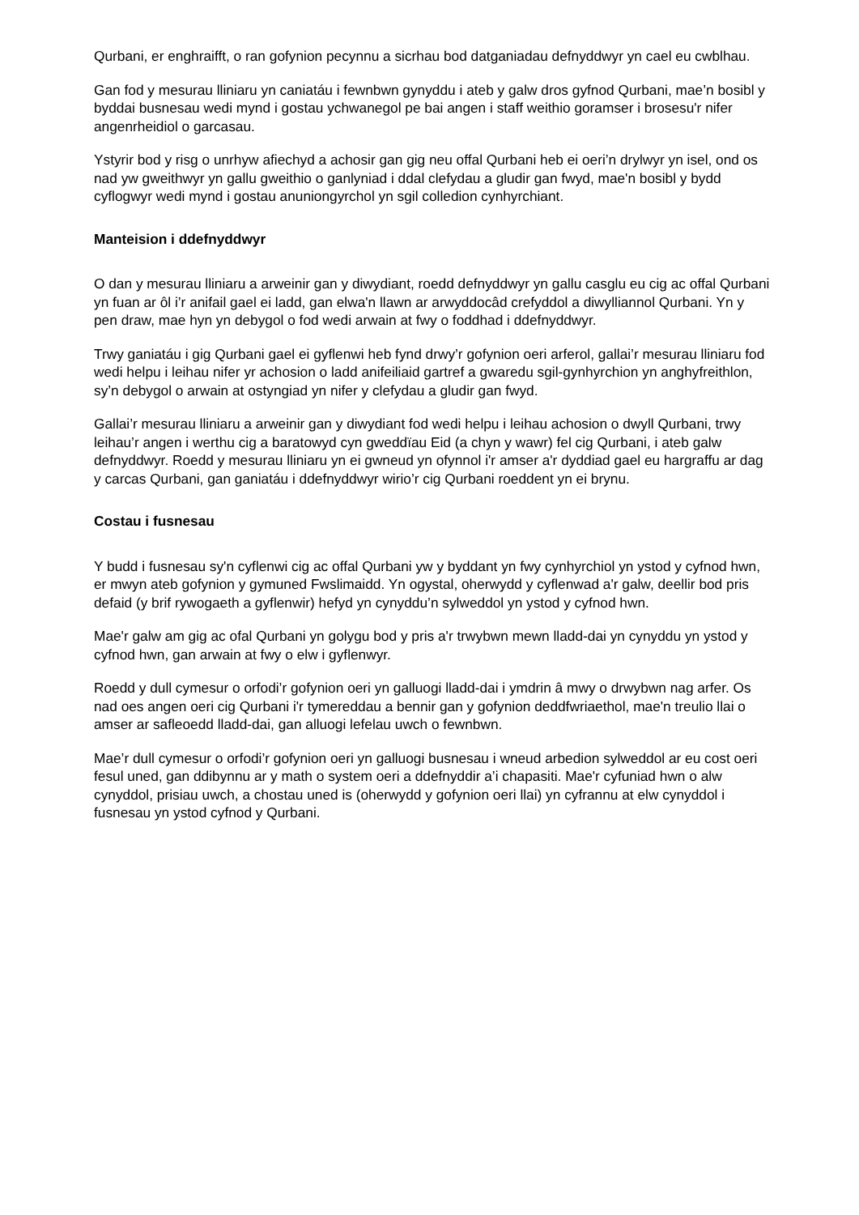Qurbani, er enghraifft, o ran gofynion pecynnu a sicrhau bod datganiadau defnyddwyr yn cael eu cwblhau.
Gan fod y mesurau lliniaru yn caniatáu i fewnbwn gynyddu i ateb y galw dros gyfnod Qurbani, mae’n bosibl y byddai busnesau wedi mynd i gostau ychwanegol pe bai angen i staff weithio goramser i brosesu'r nifer angenrheidiol o garcasau.
Ystyrir bod y risg o unrhyw afiechyd a achosir gan gig neu offal Qurbani heb ei oeri’n drylwyr yn isel, ond os nad yw gweithwyr yn gallu gweithio o ganlyniad i ddal clefydau a gludir gan fwyd, mae'n bosibl y bydd cyflogwyr wedi mynd i gostau anuniongyrchol yn sgil colledion cynhyrchiant.
Manteision i ddefnyddwyr
O dan y mesurau lliniaru a arweinir gan y diwydiant, roedd defnyddwyr yn gallu casglu eu cig ac offal Qurbani yn fuan ar ôl i’r anifail gael ei ladd, gan elwa'n llawn ar arwyddocâd crefyddol a diwylliannol Qurbani. Yn y pen draw, mae hyn yn debygol o fod wedi arwain at fwy o foddhad i ddefnyddwyr.
Trwy ganiatáu i gig Qurbani gael ei gyflenwi heb fynd drwy’r gofynion oeri arferol, gallai’r mesurau lliniaru fod wedi helpu i leihau nifer yr achosion o ladd anifeiliaid gartref a gwaredu sgil-gynhyrchion yn anghyfreithlon, sy’n debygol o arwain at ostyngiad yn nifer y clefydau a gludir gan fwyd.
Gallai’r mesurau lliniaru a arweinir gan y diwydiant fod wedi helpu i leihau achosion o dwyll Qurbani, trwy leihau’r angen i werthu cig a baratowyd cyn gweddïau Eid (a chyn y wawr) fel cig Qurbani, i ateb galw defnyddwyr. Roedd y mesurau lliniaru yn ei gwneud yn ofynnol i'r amser a'r dyddiad gael eu hargraffu ar dag y carcas Qurbani, gan ganiatáu i ddefnyddwyr wirio’r cig Qurbani roeddent yn ei brynu.
Costau i fusnesau
Y budd i fusnesau sy'n cyflenwi cig ac offal Qurbani yw y byddant yn fwy cynhyrchiol yn ystod y cyfnod hwn, er mwyn ateb gofynion y gymuned Fwslimaidd. Yn ogystal, oherwydd y cyflenwad a'r galw, deellir bod pris defaid (y brif rywogaeth a gyflenwir) hefyd yn cynyddu’n sylweddol yn ystod y cyfnod hwn.
Mae'r galw am gig ac ofal Qurbani yn golygu bod y pris a'r trwybwn mewn lladd-dai yn cynyddu yn ystod y cyfnod hwn, gan arwain at fwy o elw i gyflenwyr.
Roedd y dull cymesur o orfodi’r gofynion oeri yn galluogi lladd-dai i ymdrin â mwy o drwybwn nag arfer. Os nad oes angen oeri cig Qurbani i'r tymereddau a bennir gan y gofynion deddfwriaethol, mae'n treulio llai o amser ar safleoedd lladd-dai, gan alluogi lefelau uwch o fewnbwn.
Mae’r dull cymesur o orfodi’r gofynion oeri yn galluogi busnesau i wneud arbedion sylweddol ar eu cost oeri fesul uned, gan ddibynnu ar y math o system oeri a ddefnyddir a’i chapasiti. Mae'r cyfuniad hwn o alw cynyddol, prisiau uwch, a chostau uned is (oherwydd y gofynion oeri llai) yn cyfrannu at elw cynyddol i fusnesau yn ystod cyfnod y Qurbani.